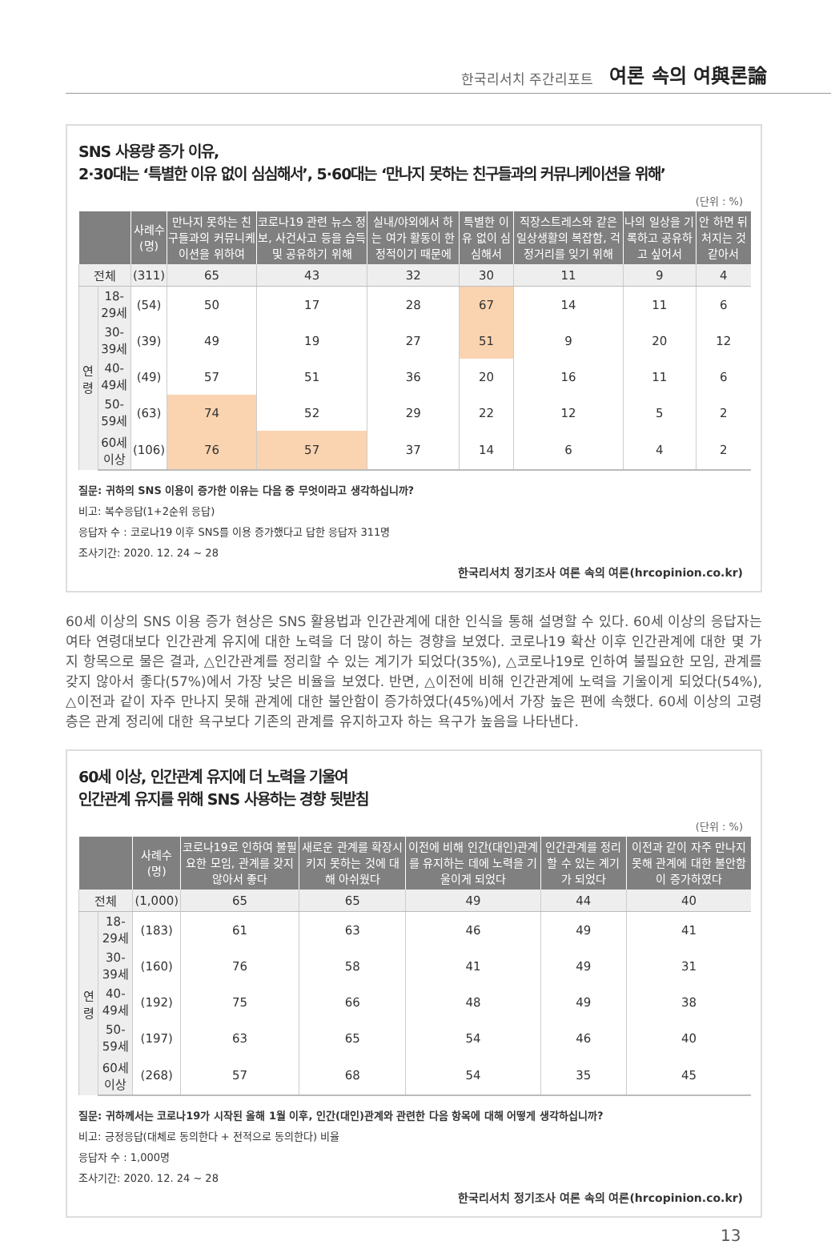한국리서치 주간리포트 여론 속의 여與론論
SNS 사용량 증가 이유,
2·30대는 ‘특별한 이유 없이 심심해서’, 5·60대는 ‘만나지 못하는 친구들과의 커뮤니케이션을 위해’
(단위 : %)
| | | 사례수 (명) | 만나지 못하는 친구들과의 커뮤니케이션을 위하여 | 코로나19 관련 뉴스 정보, 사건사고 등을 습득 및 공유하기 위해 | 실내/야외에서 하는 여가 활동이 한정적이기 때문에 | 특별한 이유 없이 심심해서 | 직장스트레스와 같은 일상생활의 복잡함, 걱정거리를 잊기 위해 | 나의 일상을 기록하고 공유하고 싶어서 | 안 하면 뒤처지는 것 같아서 |
| --- | --- | --- | --- | --- | --- | --- | --- | --- | --- |
| 전체 | | (311) | 65 | 43 | 32 | 30 | 11 | 9 | 4 |
| 연령 | 18-29세 | (54) | 50 | 17 | 28 | 67 | 14 | 11 | 6 |
| | 30-39세 | (39) | 49 | 19 | 27 | 51 | 9 | 20 | 12 |
| | 40-49세 | (49) | 57 | 51 | 36 | 20 | 16 | 11 | 6 |
| | 50-59세 | (63) | 74 | 52 | 29 | 22 | 12 | 5 | 2 |
| | 60세이상 | (106) | 76 | 57 | 37 | 14 | 6 | 4 | 2 |
질문: 귀하의 SNS 이용이 증가한 이유는 다음 중 무엇이라고 생각하십니까?
비고: 복수응답(1+2순위 응답)
응답자 수 : 코로나19 이후 SNS를 이용 증가했다고 답한 응답자 311명
조사기간: 2020. 12. 24 ~ 28
한국리서치 정기조사 여론 속의 여론(hrcopinion.co.kr)
60세 이상의 SNS 이용 증가 현상은 SNS 활용법과 인간관계에 대한 인식을 통해 설명할 수 있다. 60세 이상의 응답자는 여타 연령대보다 인간관계 유지에 대한 노력을 더 많이 하는 경향을 보였다. 코로나19 확산 이후 인간관계에 대한 몇 가지 항목으로 물은 결과, △인간관계를 정리할 수 있는 계기가 되었다(35%), △코로나19로 인하여 불필요한 모임, 관계를 갖지 않아서 좋다(57%)에서 가장 낮은 비율을 보였다. 반면, △이전에 비해 인간관계에 노력을 기울이게 되었다(54%), △이전과 같이 자주 만나지 못해 관계에 대한 불안함이 증가하였다(45%)에서 가장 높은 편에 속했다. 60세 이상의 고령층은 관계 정리에 대한 욕구보다 기존의 관계를 유지하고자 하는 욕구가 높음을 나타낸다.
60세 이상, 인간관계 유지에 더 노력을 기울여
인간관계 유지를 위해 SNS 사용하는 경향 뒷받침
(단위 : %)
| | | 사례수 (명) | 코로나19로 인하여 불필요한 모임, 관계를 갖지 않아서 좋다 | 새로운 관계를 확장시키지 못하는 것에 대해 아쉬웠다 | 이전에 비해 인간(대인)관계를 유지하는 데에 노력을 기울이게 되었다 | 인간관계를 정리할 수 있는 계기가 되었다 | 이전과 같이 자주 만나지 못해 관계에 대한 불안함이 증가하였다 |
| --- | --- | --- | --- | --- | --- | --- | --- |
| 전체 | | (1,000) | 65 | 65 | 49 | 44 | 40 |
| 연령 | 18-29세 | (183) | 61 | 63 | 46 | 49 | 41 |
| | 30-39세 | (160) | 76 | 58 | 41 | 49 | 31 |
| | 40-49세 | (192) | 75 | 66 | 48 | 49 | 38 |
| | 50-59세 | (197) | 63 | 65 | 54 | 46 | 40 |
| | 60세이상 | (268) | 57 | 68 | 54 | 35 | 45 |
질문: 귀하께서는 코로나19가 시작된 올해 1월 이후, 인간(대인)관계와 관련한 다음 항목에 대해 어떻게 생각하십니까?
비고: 긍정응답(대체로 동의한다 + 전적으로 동의한다) 비율
응답자 수 : 1,000명
조사기간: 2020. 12. 24 ~ 28
한국리서치 정기조사 여론 속의 여론(hrcopinion.co.kr)
13